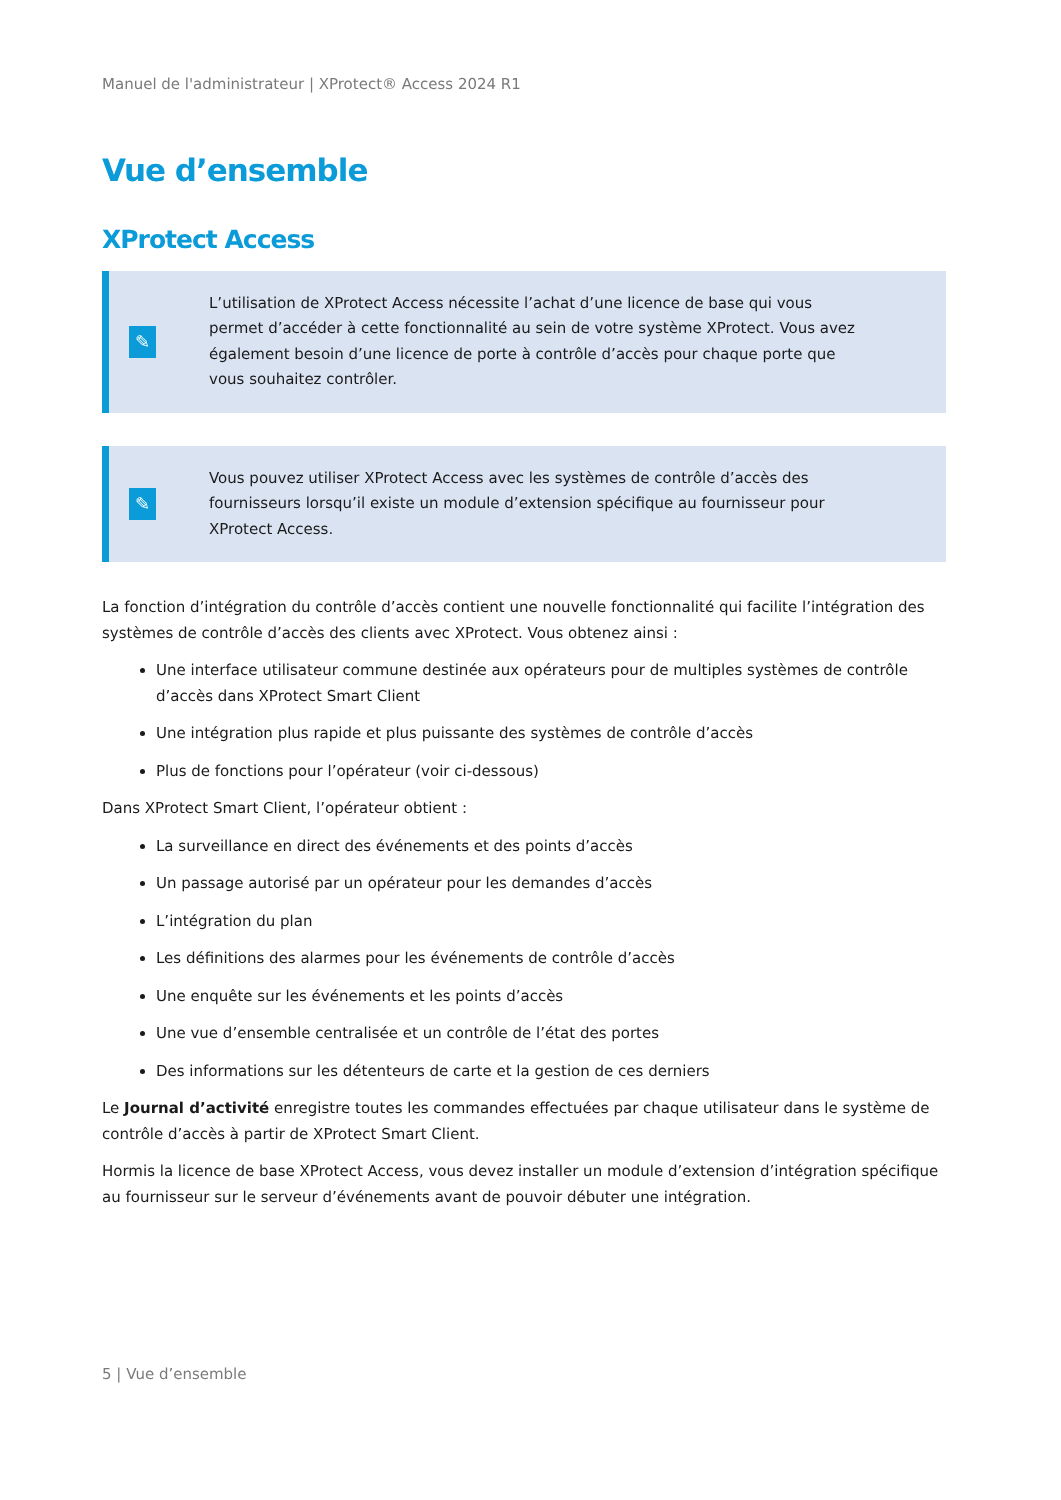Manuel de l'administrateur | XProtect® Access 2024 R1
Vue d’ensemble
XProtect Access
✎
L’utilisation de XProtect Access nécessite l’achat d’une licence de base qui vous permet d’accéder à cette fonctionnalité au sein de votre système XProtect. Vous avez également besoin d’une licence de porte à contrôle d’accès pour chaque porte que vous souhaitez contrôler.
✎
Vous pouvez utiliser XProtect Access avec les systèmes de contrôle d’accès des fournisseurs lorsqu’il existe un module d’extension spécifique au fournisseur pour XProtect Access.
La fonction d’intégration du contrôle d’accès contient une nouvelle fonctionnalité qui facilite l’intégration des systèmes de contrôle d’accès des clients avec XProtect. Vous obtenez ainsi :
Une interface utilisateur commune destinée aux opérateurs pour de multiples systèmes de contrôle d’accès dans XProtect Smart Client
Une intégration plus rapide et plus puissante des systèmes de contrôle d’accès
Plus de fonctions pour l’opérateur (voir ci-dessous)
Dans XProtect Smart Client, l’opérateur obtient :
La surveillance en direct des événements et des points d’accès
Un passage autorisé par un opérateur pour les demandes d’accès
L’intégration du plan
Les définitions des alarmes pour les événements de contrôle d’accès
Une enquête sur les événements et les points d’accès
Une vue d’ensemble centralisée et un contrôle de l’état des portes
Des informations sur les détenteurs de carte et la gestion de ces derniers
Le Journal d’activité enregistre toutes les commandes effectuées par chaque utilisateur dans le système de contrôle d’accès à partir de XProtect Smart Client.
Hormis la licence de base XProtect Access, vous devez installer un module d’extension d’intégration spécifique au fournisseur sur le serveur d’événements avant de pouvoir débuter une intégration.
5 | Vue d’ensemble